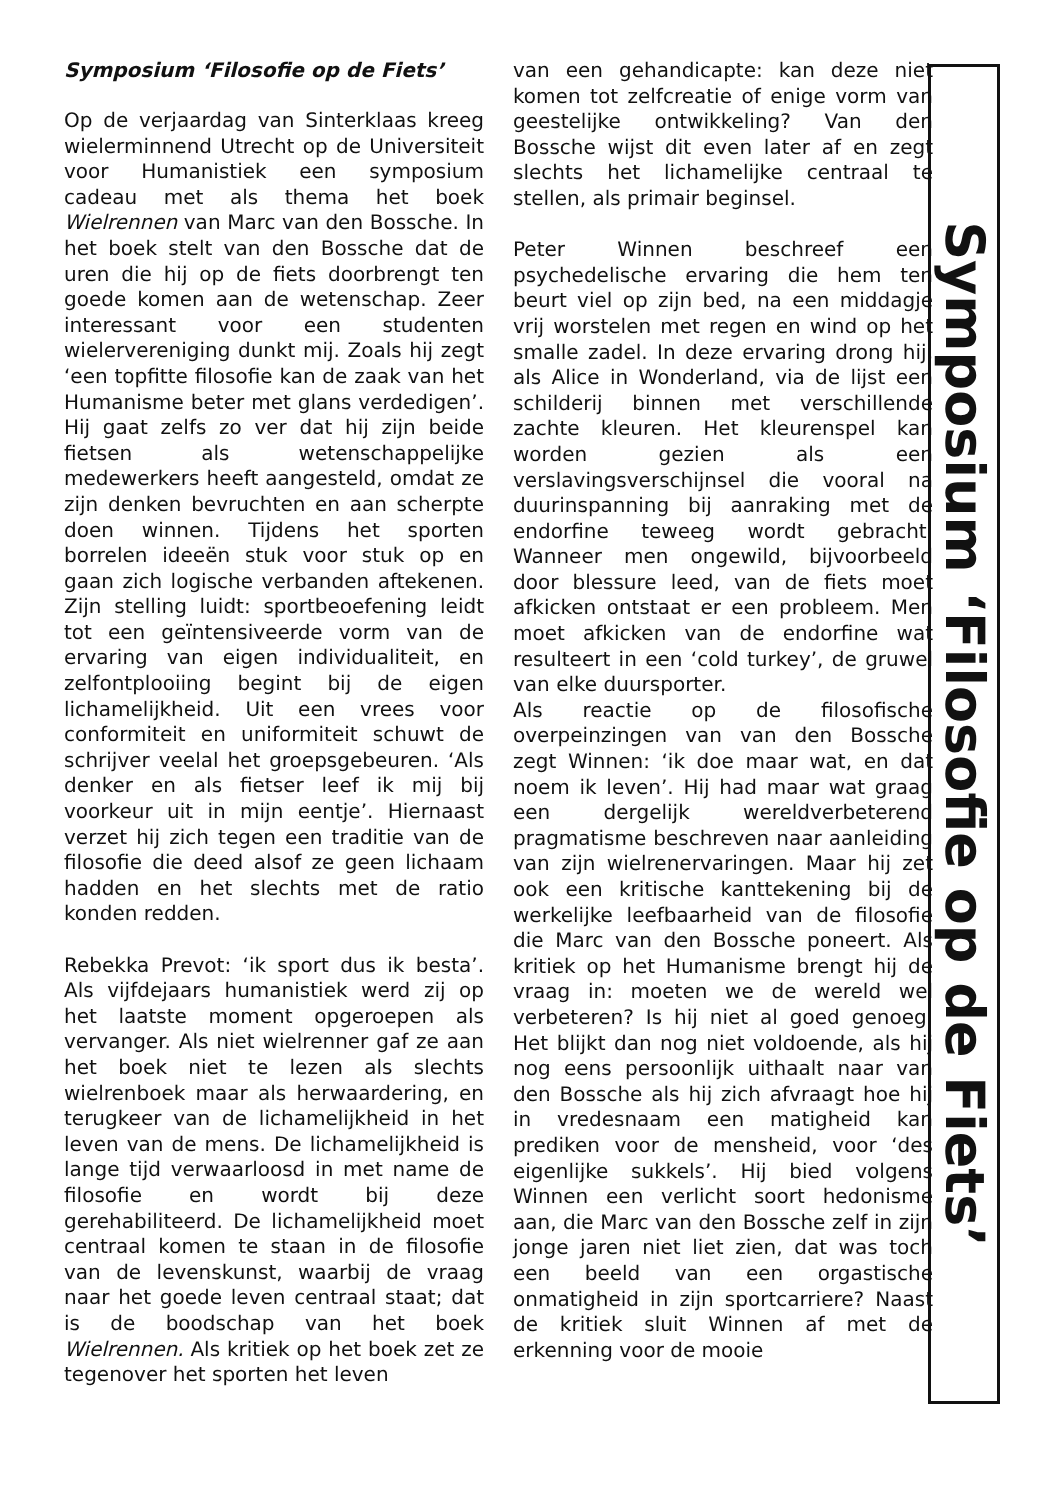Symposium ‘Filosofie op de Fiets’
Op de verjaardag van Sinterklaas kreeg wielerminnend Utrecht op de Universiteit voor Humanistiek een symposium cadeau met als thema het boek Wielrennen van Marc van den Bossche. In het boek stelt van den Bossche dat de uren die hij op de fiets doorbrengt ten goede komen aan de wetenschap. Zeer interessant voor een studenten wielervereniging dunkt mij. Zoals hij zegt ‘een topfitte filosofie kan de zaak van het Humanisme beter met glans verdedigen’. Hij gaat zelfs zo ver dat hij zijn beide fietsen als wetenschappelijke medewerkers heeft aangesteld, omdat ze zijn denken bevruchten en aan scherpte doen winnen. Tijdens het sporten borrelen ideeën stuk voor stuk op en gaan zich logische verbanden aftekenen. Zijn stelling luidt: sportbeoefening leidt tot een geïntensiveerde vorm van de ervaring van eigen individualiteit, en zelfontplooiing begint bij de eigen lichamelijkheid. Uit een vrees voor conformiteit en uniformiteit schuwt de schrijver veelal het groepsgebeuren. ‘Als denker en als fietser leef ik mij bij voorkeur uit in mijn eentje’. Hiernaast verzet hij zich tegen een traditie van de filosofie die deed alsof ze geen lichaam hadden en het slechts met de ratio konden redden.
Rebekka Prevot: ‘ik sport dus ik besta’. Als vijfdejaars humanistiek werd zij op het laatste moment opgeroepen als vervanger. Als niet wielrenner gaf ze aan het boek niet te lezen als slechts wielrenboek maar als herwaardering, en terugkeer van de lichamelijkheid in het leven van de mens. De lichamelijkheid is lange tijd verwaarloosd in met name de filosofie en wordt bij deze gerehabiliteerd. De lichamelijkheid moet centraal komen te staan in de filosofie van de levenskunst, waarbij de vraag naar het goede leven centraal staat; dat is de boodschap van het boek Wielrennen. Als kritiek op het boek zet ze tegenover het sporten het leven
van een gehandicapte: kan deze niet komen tot zelfcreatie of enige vorm van geestelijke ontwikkeling? Van den Bossche wijst dit even later af en zegt slechts het lichamelijke centraal te stellen, als primair beginsel.
Peter Winnen beschreef een psychedelische ervaring die hem ten beurt viel op zijn bed, na een middagje vrij worstelen met regen en wind op het smalle zadel. In deze ervaring drong hij, als Alice in Wonderland, via de lijst een schilderij binnen met verschillende zachte kleuren. Het kleurenspel kan worden gezien als een verslavingsverschijnsel die vooral na duurinspanning bij aanraking met de endorfine teweeg wordt gebracht. Wanneer men ongewild, bijvoorbeeld door blessure leed, van de fiets moet afkicken ontstaat er een probleem. Men moet afkicken van de endorfine wat resulteert in een ‘cold turkey’, de gruwel van elke duursporter.
Als reactie op de filosofische overpeinzingen van van den Bossche zegt Winnen: ‘ik doe maar wat, en dat noem ik leven’. Hij had maar wat graag een dergelijk wereldverbeterend pragmatisme beschreven naar aanleiding van zijn wielrenervaringen. Maar hij zet ook een kritische kanttekening bij de werkelijke leefbaarheid van de filosofie die Marc van den Bossche poneert. Als kritiek op het Humanisme brengt hij de vraag in: moeten we de wereld wel verbeteren? Is hij niet al goed genoeg. Het blijkt dan nog niet voldoende, als hij nog eens persoonlijk uithaalt naar van den Bossche als hij zich afvraagt hoe hij in vredesnaam een matigheid kan prediken voor de mensheid, voor ‘des eigenlijke sukkels’. Hij bied volgens Winnen een verlicht soort hedonisme aan, die Marc van den Bossche zelf in zijn jonge jaren niet liet zien, dat was toch een beeld van een orgastische onmatigheid in zijn sportcarriere? Naast de kritiek sluit Winnen af met de erkenning voor de mooie
Symposium ‘Filosofie op de Fiets’